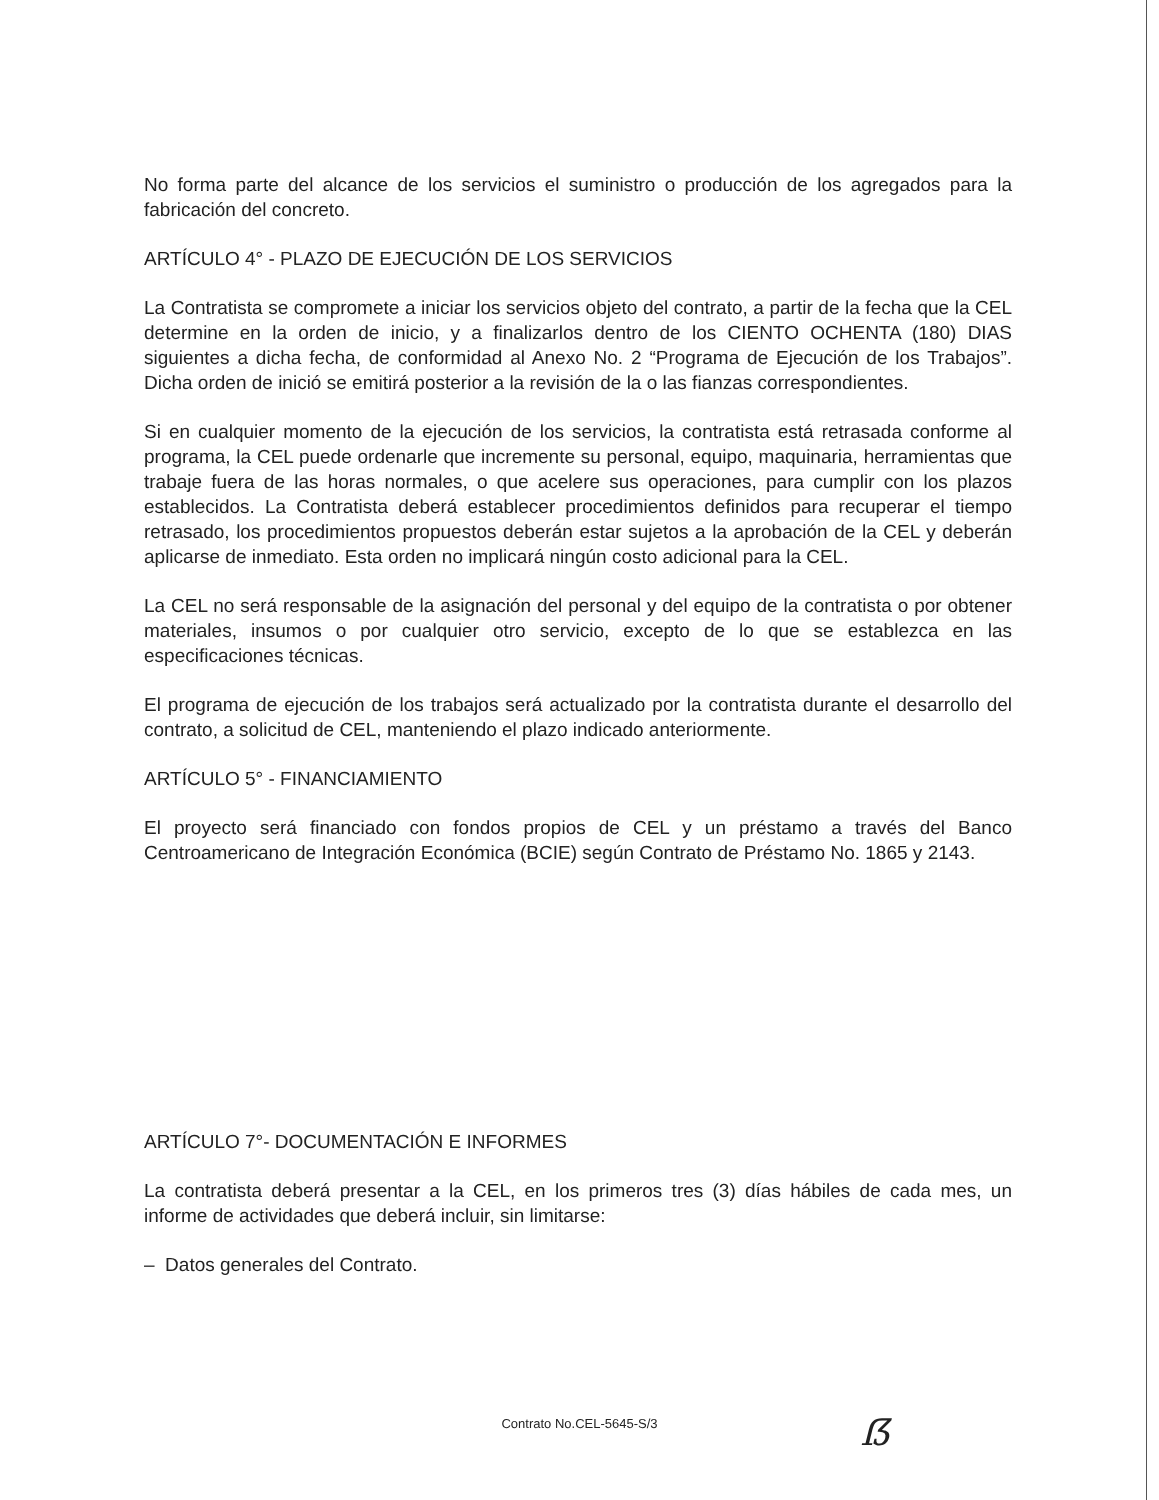No forma parte del alcance de los servicios el suministro o producción de los agregados para la fabricación del concreto.
ARTÍCULO 4° - PLAZO DE EJECUCIÓN DE LOS SERVICIOS
La Contratista se compromete a iniciar los servicios objeto del contrato, a partir de la fecha que la CEL determine en la orden de inicio, y a finalizarlos dentro de los CIENTO OCHENTA (180) DIAS siguientes a dicha fecha, de conformidad al Anexo No. 2 “Programa de Ejecución de los Trabajos”. Dicha orden de inició se emitirá posterior a la revisión de la o las fianzas correspondientes.
Si en cualquier momento de la ejecución de los servicios, la contratista está retrasada conforme al programa, la CEL puede ordenarle que incremente su personal, equipo, maquinaria, herramientas que trabaje fuera de las horas normales, o que acelere sus operaciones, para cumplir con los plazos establecidos. La Contratista deberá establecer procedimientos definidos para recuperar el tiempo retrasado, los procedimientos propuestos deberán estar sujetos a la aprobación de la CEL y deberán aplicarse de inmediato. Esta orden no implicará ningún costo adicional para la CEL.
La CEL no será responsable de la asignación del personal y del equipo de la contratista o por obtener materiales, insumos o por cualquier otro servicio, excepto de lo que se establezca en las especificaciones técnicas.
El programa de ejecución de los trabajos será actualizado por la contratista durante el desarrollo del contrato, a solicitud de CEL, manteniendo el plazo indicado anteriormente.
ARTÍCULO 5° - FINANCIAMIENTO
El proyecto será financiado con fondos propios de CEL y un préstamo a través del Banco Centroamericano de Integración Económica (BCIE) según Contrato de Préstamo No. 1865 y 2143.
ARTÍCULO 7°- DOCUMENTACIÓN E INFORMES
La contratista deberá presentar a la CEL, en los primeros tres (3) días hábiles de cada mes, un informe de actividades que deberá incluir, sin limitarse:
– Datos generales del Contrato.
Contrato No.CEL-5645-S/3
ẞ